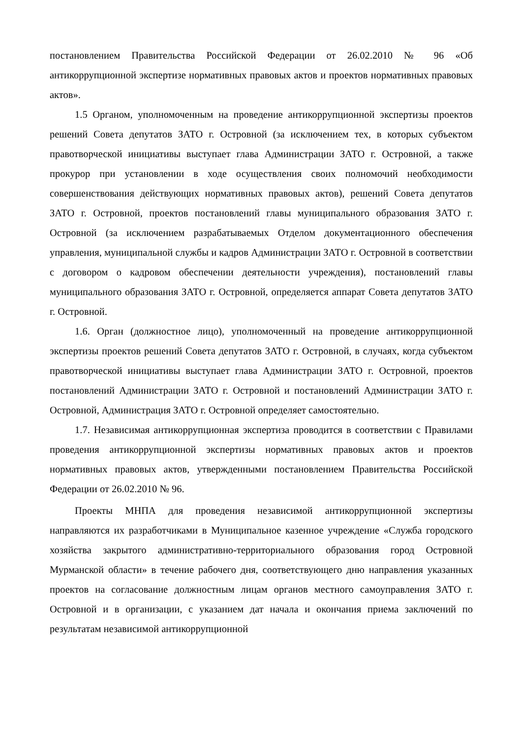постановлением Правительства Российской Федерации от 26.02.2010 № 96 «Об антикоррупционной экспертизе нормативных правовых актов и проектов нормативных правовых актов».
1.5 Органом, уполномоченным на проведение антикоррупционной экспертизы проектов решений Совета депутатов ЗАТО г. Островной (за исключением тех, в которых субъектом правотворческой инициативы выступает глава Администрации ЗАТО г. Островной, а также прокурор при установлении в ходе осуществления своих полномочий необходимости совершенствования действующих нормативных правовых актов), решений Совета депутатов ЗАТО г. Островной, проектов постановлений главы муниципального образования ЗАТО г. Островной (за исключением разрабатываемых Отделом документационного обеспечения управления, муниципальной службы и кадров Администрации ЗАТО г. Островной в соответствии с договором о кадровом обеспечении деятельности учреждения), постановлений главы муниципального образования ЗАТО г. Островной, определяется аппарат Совета депутатов ЗАТО г. Островной.
1.6. Орган (должностное лицо), уполномоченный на проведение антикоррупционной экспертизы проектов решений Совета депутатов ЗАТО г. Островной, в случаях, когда субъектом правотворческой инициативы выступает глава Администрации ЗАТО г. Островной, проектов постановлений Администрации ЗАТО г. Островной и постановлений Администрации ЗАТО г. Островной, Администрация ЗАТО г. Островной определяет самостоятельно.
1.7. Независимая антикоррупционная экспертиза проводится в соответствии с Правилами проведения антикоррупционной экспертизы нормативных правовых актов и проектов нормативных правовых актов, утвержденными постановлением Правительства Российской Федерации от 26.02.2010 № 96.
Проекты МНПА для проведения независимой антикоррупционной экспертизы направляются их разработчиками в Муниципальное казенное учреждение «Служба городского хозяйства закрытого административно-территориального образования город Островной Мурманской области» в течение рабочего дня, соответствующего дню направления указанных проектов на согласование должностным лицам органов местного самоуправления ЗАТО г. Островной и в организации, с указанием дат начала и окончания приема заключений по результатам независимой антикоррупционной